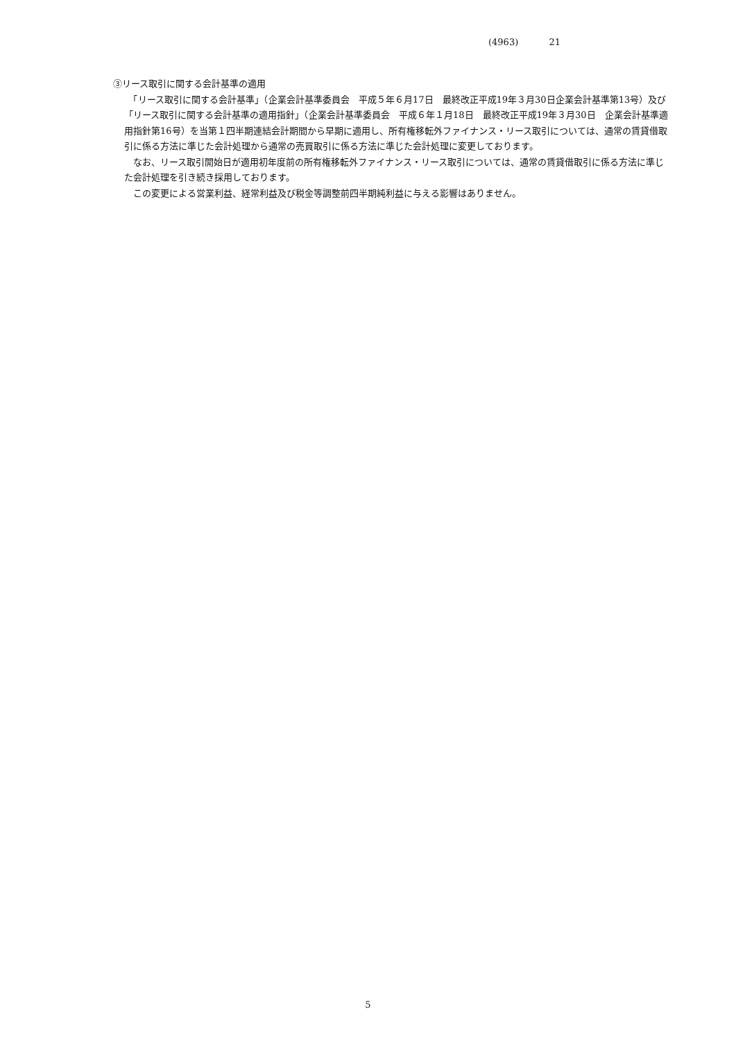(4963) 21
③リース取引に関する会計基準の適用
　「リース取引に関する会計基準」（企業会計基準委員会　平成５年６月17日　最終改正平成19年３月30日企業会計基準第13号）及び「リース取引に関する会計基準の適用指針」（企業会計基準委員会　平成６年１月18日　最終改正平成19年３月30日　企業会計基準適用指針第16号）を当第１四半期連結会計期間から早期に適用し、所有権移転外ファイナンス・リース取引については、通常の賃貸借取引に係る方法に準じた会計処理から通常の売買取引に係る方法に準じた会計処理に変更しております。
　なお、リース取引開始日が適用初年度前の所有権移転外ファイナンス・リース取引については、通常の賃貸借取引に係る方法に準じた会計処理を引き続き採用しております。
　この変更による営業利益、経常利益及び税金等調整前四半期純利益に与える影響はありません。
5